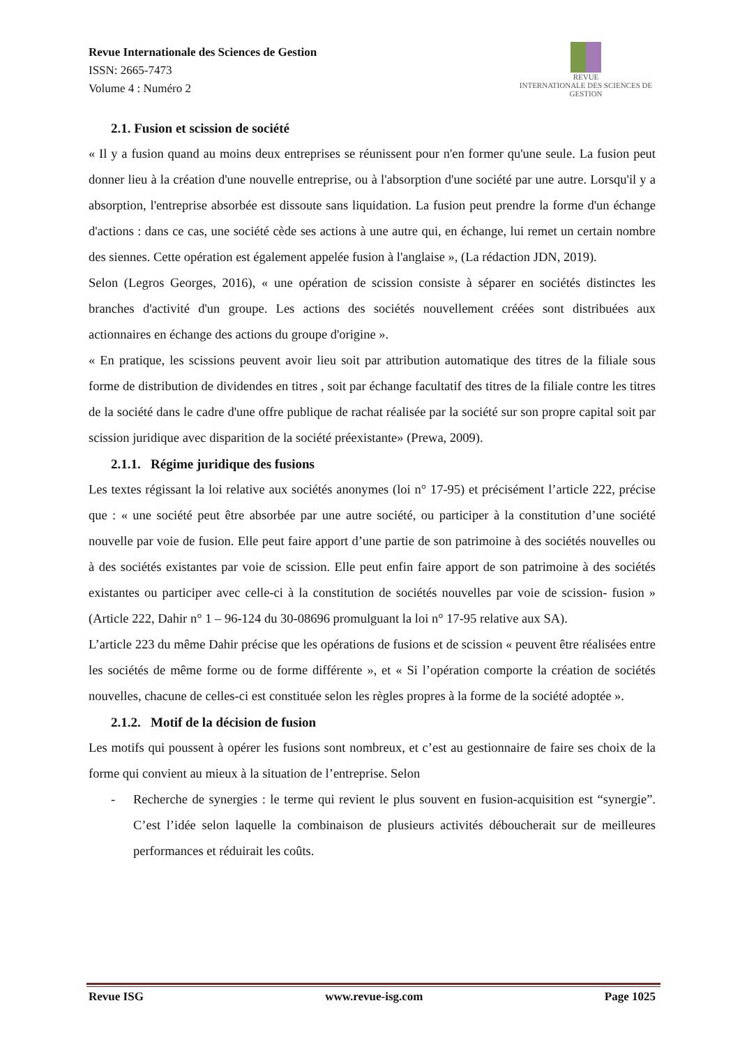Revue Internationale des Sciences de Gestion
ISSN: 2665-7473
Volume 4 : Numéro 2
REVUE
INTERNATIONALE DES SCIENCES DE GESTION
2.1. Fusion et scission de société
« Il y a fusion quand au moins deux entreprises se réunissent pour n'en former qu'une seule. La fusion peut donner lieu à la création d'une nouvelle entreprise, ou à l'absorption d'une société par une autre. Lorsqu'il y a absorption, l'entreprise absorbée est dissoute sans liquidation. La fusion peut prendre la forme d'un échange d'actions : dans ce cas, une société cède ses actions à une autre qui, en échange, lui remet un certain nombre des siennes. Cette opération est également appelée fusion à l'anglaise », (La rédaction JDN, 2019).
Selon (Legros Georges, 2016), « une opération de scission consiste à séparer en sociétés distinctes les branches d'activité d'un groupe. Les actions des sociétés nouvellement créées sont distribuées aux actionnaires en échange des actions du groupe d'origine ».
« En pratique, les scissions peuvent avoir lieu soit par attribution automatique des titres de la filiale sous forme de distribution de dividendes en titres , soit par échange facultatif des titres de la filiale contre les titres de la société dans le cadre d'une offre publique de rachat réalisée par la société sur son propre capital soit par scission juridique avec disparition de la société préexistante» (Prewa, 2009).
2.1.1. Régime juridique des fusions
Les textes régissant la loi relative aux sociétés anonymes (loi n° 17-95) et précisément l’article 222, précise que : « une société peut être absorbée par une autre société, ou participer à la constitution d’une société nouvelle par voie de fusion. Elle peut faire apport d’une partie de son patrimoine à des sociétés nouvelles ou à des sociétés existantes par voie de scission. Elle peut enfin faire apport de son patrimoine à des sociétés existantes ou participer avec celle-ci à la constitution de sociétés nouvelles par voie de scission- fusion » (Article 222, Dahir n° 1 – 96-124 du 30-08696 promulguant la loi n° 17-95 relative aux SA).
L’article 223 du même Dahir précise que les opérations de fusions et de scission « peuvent être réalisées entre les sociétés de même forme ou de forme différente », et « Si l’opération comporte la création de sociétés nouvelles, chacune de celles-ci est constituée selon les règles propres à la forme de la société adoptée ».
2.1.2. Motif de la décision de fusion
Les motifs qui poussent à opérer les fusions sont nombreux, et c’est au gestionnaire de faire ses choix de la forme qui convient au mieux à la situation de l’entreprise. Selon
- Recherche de synergies : le terme qui revient le plus souvent en fusion-acquisition est “synergie”. C’est l’idée selon laquelle la combinaison de plusieurs activités déboucherait sur de meilleures performances et réduirait les coûts.
Revue ISG www.revue-isg.com Page 1025